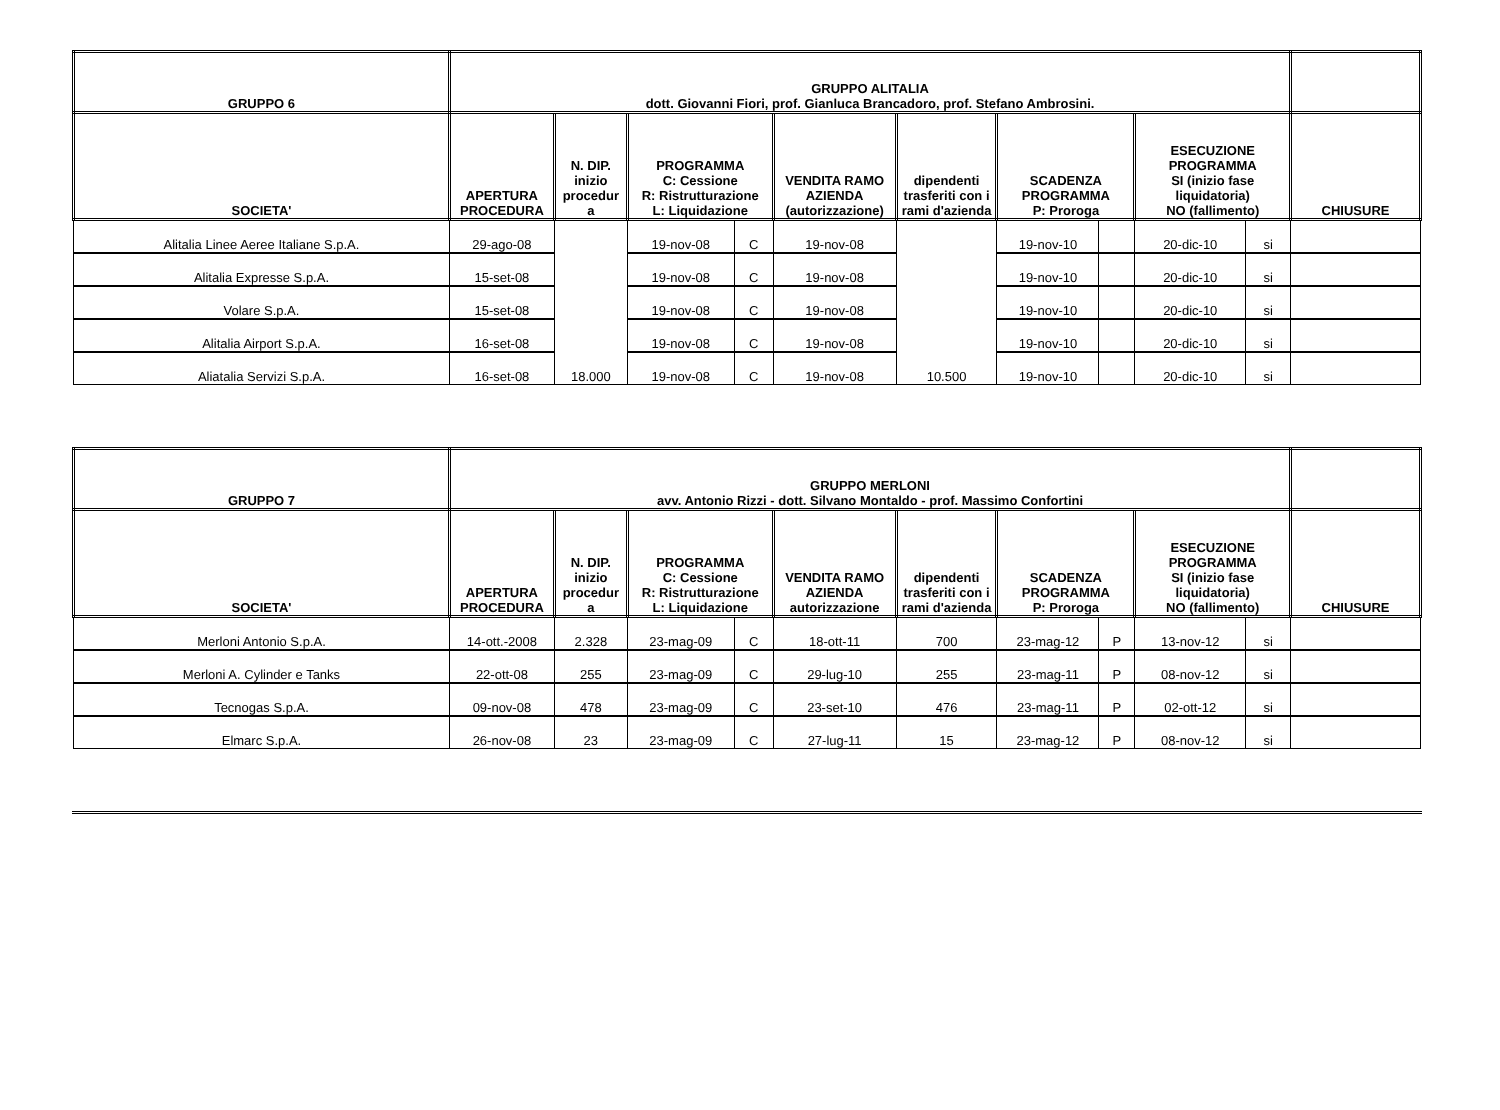| GRUPPO 6 | GRUPPO ALITALIA dott. Giovanni Fiori, prof. Gianluca Brancadoro, prof. Stefano Ambrosini. | | | | | | | | | | |
| --- | --- | --- | --- | --- | --- | --- | --- | --- | --- | --- | --- |
| SOCIETA' | APERTURA PROCEDURA | N. DIP. inizio procedur a | PROGRAMMA C: Cessione R: Ristrutturazione L: Liquidazione | | VENDITA RAMO AZIENDA (autorizzazione) | dipendenti trasferiti con i rami d'azienda | SCADENZA PROGRAMMA P: Proroga | | ESECUZIONE PROGRAMMA SI (inizio fase liquidatoria) NO (fallimento) | | CHIUSURE |
| Alitalia Linee Aeree Italiane S.p.A. | 29-ago-08 | | 19-nov-08 | C | 19-nov-08 | | 19-nov-10 | | 20-dic-10 | si | |
| Alitalia Expresse S.p.A. | 15-set-08 | | 19-nov-08 | C | 19-nov-08 | | 19-nov-10 | | 20-dic-10 | si | |
| Volare S.p.A. | 15-set-08 | | 19-nov-08 | C | 19-nov-08 | | 19-nov-10 | | 20-dic-10 | si | |
| Alitalia Airport S.p.A. | 16-set-08 | | 19-nov-08 | C | 19-nov-08 | | 19-nov-10 | | 20-dic-10 | si | |
| Aliatalia Servizi S.p.A. | 16-set-08 | 18.000 | 19-nov-08 | C | 19-nov-08 | 10.500 | 19-nov-10 | | 20-dic-10 | si | |
| GRUPPO 7 | GRUPPO MERLONI avv. Antonio Rizzi - dott. Silvano Montaldo - prof. Massimo Confortini | | | | | | | | | | |
| --- | --- | --- | --- | --- | --- | --- | --- | --- | --- | --- | --- |
| SOCIETA' | APERTURA PROCEDURA | N. DIP. inizio procedur a | PROGRAMMA C: Cessione R: Ristrutturazione L: Liquidazione | | VENDITA RAMO AZIENDA autorizzazione | dipendenti trasferiti con i rami d'azienda | SCADENZA PROGRAMMA P: Proroga | | ESECUZIONE PROGRAMMA SI (inizio fase liquidatoria) NO (fallimento) | | CHIUSURE |
| Merloni Antonio S.p.A. | 14-ott.-2008 | 2.328 | 23-mag-09 | C | 18-ott-11 | 700 | 23-mag-12 | P | 13-nov-12 | si | |
| Merloni A. Cylinder e Tanks | 22-ott-08 | 255 | 23-mag-09 | C | 29-lug-10 | 255 | 23-mag-11 | P | 08-nov-12 | si | |
| Tecnogas S.p.A. | 09-nov-08 | 478 | 23-mag-09 | C | 23-set-10 | 476 | 23-mag-11 | P | 02-ott-12 | si | |
| Elmarc S.p.A. | 26-nov-08 | 23 | 23-mag-09 | C | 27-lug-11 | 15 | 23-mag-12 | P | 08-nov-12 | si | |